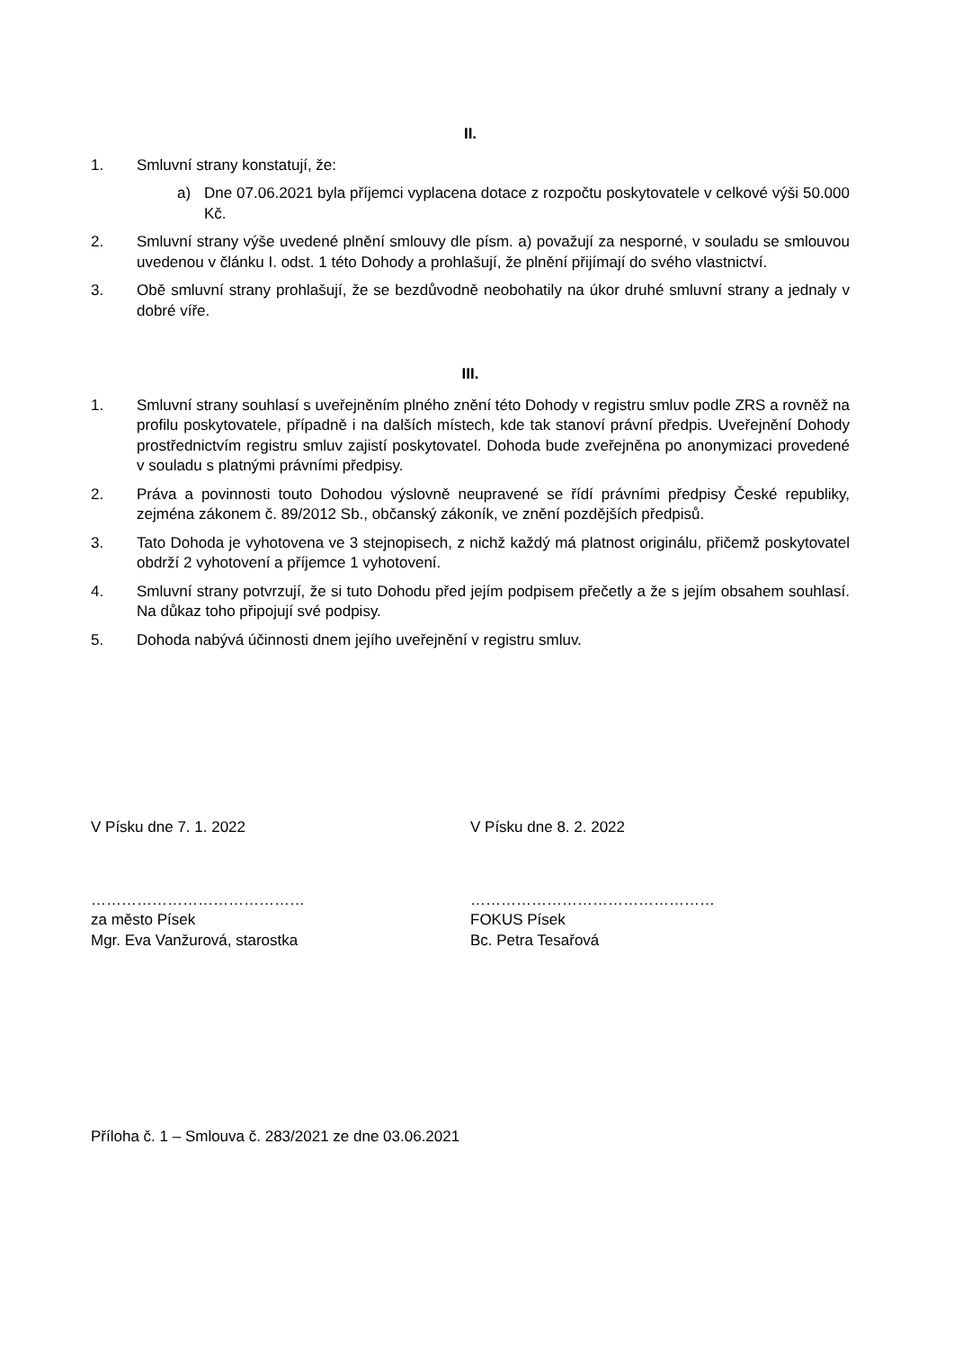II.
1. Smluvní strany konstatují, že:
a) Dne 07.06.2021 byla příjemci vyplacena dotace z rozpočtu poskytovatele v celkové výši 50.000 Kč.
2. Smluvní strany výše uvedené plnění smlouvy dle písm. a) považují za nesporné, v souladu se smlouvou uvedenou v článku I. odst. 1 této Dohody a prohlašují, že plnění přijímají do svého vlastnictví.
3. Obě smluvní strany prohlašují, že se bezdůvodně neobohatily na úkor druhé smluvní strany a jednaly v dobré víře.
III.
1. Smluvní strany souhlasí s uveřejněním plného znění této Dohody v registru smluv podle ZRS a rovněž na profilu poskytovatele, případně i na dalších místech, kde tak stanoví právní předpis. Uveřejnění Dohody prostřednictvím registru smluv zajistí poskytovatel. Dohoda bude zveřejněna po anonymizaci provedené v souladu s platnými právními předpisy.
2. Práva a povinnosti touto Dohodou výslovně neupravené se řídí právními předpisy České republiky, zejména zákonem č. 89/2012 Sb., občanský zákoník, ve znění pozdějších předpisů.
3. Tato Dohoda je vyhotovena ve 3 stejnopisech, z nichž každý má platnost originálu, přičemž poskytovatel obdrží 2 vyhotovení a příjemce 1 vyhotovení.
4. Smluvní strany potvrzují, že si tuto Dohodu před jejím podpisem přečetly a že s jejím obsahem souhlasí. Na důkaz toho připojují své podpisy.
5. Dohoda nabývá účinnosti dnem jejího uveřejnění v registru smluv.
V Písku dne 7. 1. 2022 V Písku dne 8. 2. 2022
……………………………………
za město Písek
Mgr. Eva Vanžurová, starostka
…………………………………………
FOKUS Písek
Bc. Petra Tesařová
Příloha č. 1 – Smlouva č. 283/2021 ze dne 03.06.2021